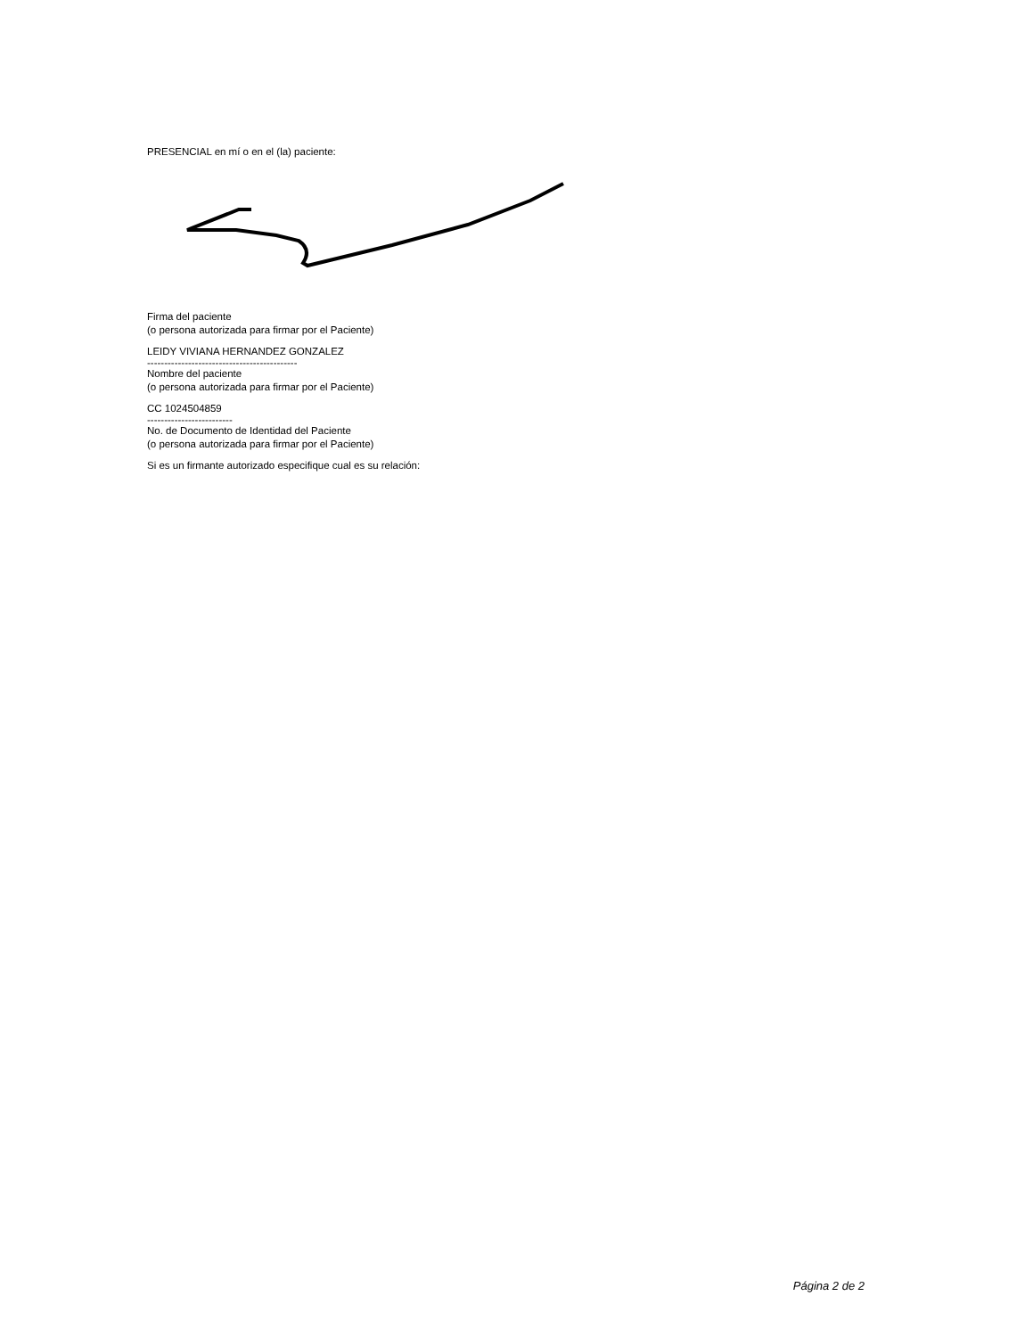PRESENCIAL en mí o en el (la) paciente:
Firma del paciente
(o persona autorizada para firmar por el Paciente)
LEIDY VIVIANA HERNANDEZ GONZALEZ
--------------------------------------------
Nombre del paciente
(o persona autorizada para firmar por el Paciente)
CC 1024504859
-------------------------
No. de Documento de Identidad del Paciente
(o persona autorizada para firmar por el Paciente)
Si es un firmante autorizado especifique cual es su relación:
Página 2 de 2